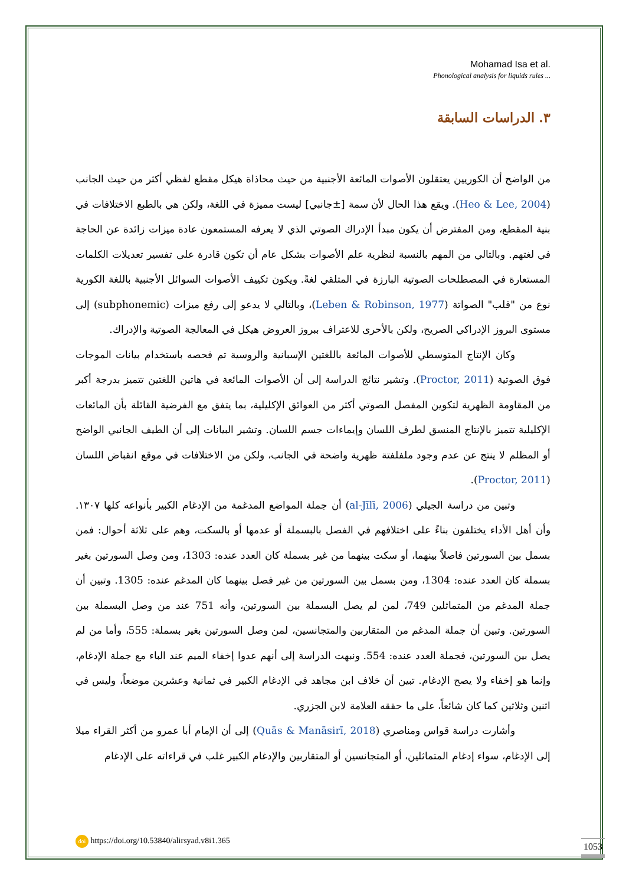Mohamad Isa et al.
Phonological analysis for liquids rules ...
٣. الدراسات السابقة
من الواضح أن الكوريين يعتقلون الأصوات المائعة الأجنبية من حيث محاذاة هيكل مقطع لفظي أكثر من حيث الجانب (Heo & Lee, 2004). ويقع هذا الحال لأن سمة [±جانبي] ليست مميزة في اللغة، ولكن هي بالطبع الاختلافات في بنية المقطع، ومن المفترض أن يكون مبدأ الإدراك الصوتي الذي لا يعرفه المستمعون عادة ميزات زائدة عن الحاجة في لغتهم. وبالتالي من المهم بالنسبة لنظرية علم الأصوات بشكل عام أن تكون قادرة على تفسير تعديلات الكلمات المستعارة في المصطلحات الصوتية البارزة في المتلقي لغةً. ويكون تكييف الأصوات السوائل الأجنبية باللغة الكورية نوع من "قلب" الصواتة (Leben & Robinson, 1977)، وبالتالي لا يدعو إلى رفع ميزات (subphonemic) إلى مستوى البروز الإدراكي الصريح، ولكن بالأحرى للاعتراف ببروز العروض هيكل في المعالجة الصوتية والإدراك.
وكان الإنتاج المتوسطي للأصوات المائعة باللغتين الإسبانية والروسية تم فحصه باستخدام بيانات الموجات فوق الصوتية (Proctor, 2011). وتشير نتائج الدراسة إلى أن الأصوات المائعة في هاتين اللغتين تتميز بدرجة أكبر من المقاومة الظهرية لتكوين المفصل الصوتي أكثر من العوائق الإكليلية، بما يتفق مع الفرضية القائلة بأن المائعات الإكليلية تتميز بالإنتاج المنسق لطرف اللسان وإيماءات جسم اللسان. وتشير البيانات إلى أن الطيف الجانبي الواضح أو المظلم لا ينتج عن عدم وجود ملفلفتة ظهرية واضحة في الجانب، ولكن من الاختلافات في موقع انقباض اللسان (Proctor, 2011).
وتبين من دراسة الجيلي (al-Jīlī, 2006) أن جملة المواضع المدغمة من الإدغام الكبير بأنواعه كلها ١٣٠٧. وأن أهل الأداء يختلفون بناءً على اختلافهم في الفصل بالبسملة أو عدمها أو بالسكت، وهم على ثلاثة أحوال: فمن بسمل بين السورتين فاصلاً بينهما، أو سكت بينهما من غير بسملة كان العدد عنده: 1303، ومن وصل السورتين بغير بسملة كان العدد عنده: 1304، ومن بسمل بين السورتين من غير فصل بينهما كان المدغم عنده: 1305. وتبين أن جملة المدغم من المتماثلين 749، لمن لم يصل البسملة بين السورتين، وأنه 751 عند من وصل البسملة بين السورتين. وتبين أن جملة المدغم من المتقاربين والمتجانسين، لمن وصل السورتين بغير بسملة: 555، وأما من لم يصل بين السورتين، فجملة العدد عنده: 554. ونبهت الدراسة إلى أنهم عدوا إخفاء الميم عند الباء مع جملة الإدغام، وإنما هو إخفاء ولا يصح الإدغام. تبين أن خلاف ابن مجاهد في الإدغام الكبير في ثمانية وعشرين موضعاً، وليس في اثنين وثلاثين كما كان شائعاً، على ما حققه العلامة لابن الجزري.
وأشارت دراسة قواس ومناصري (Quās & Manāsirī, 2018) إلى أن الإمام أبا عمرو من أكثر القراء ميلا إلى الإدغام، سواء إدغام المتماثلين، أو المتجانسين أو المتقاربين والإدغام الكبير غلب في قراءاته على الإدغام
doi https://doi.org/10.53840/alirsyad.v8i1.365
1053